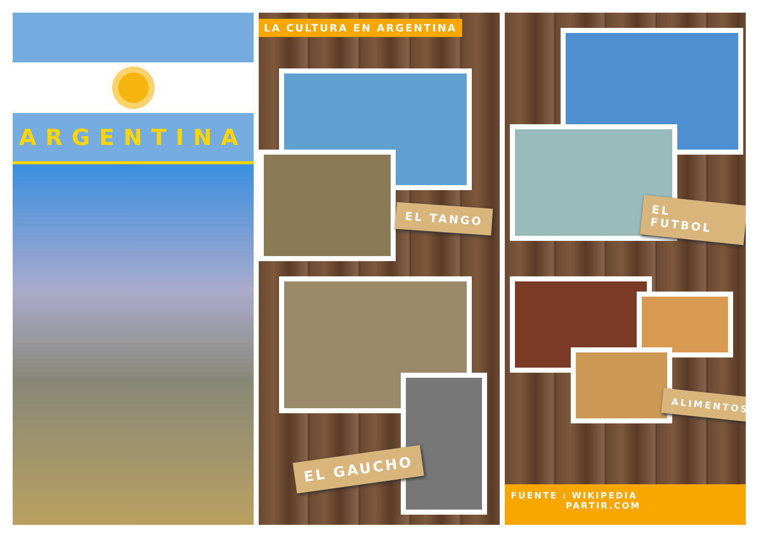ARGENTINA
LA CULTURA EN ARGENTINA
EL TANGO
EL GAUCHO
EL FUTBOL
ALIMENTOS
FUENTE : WIKIPEDIA
PARTIR.COM